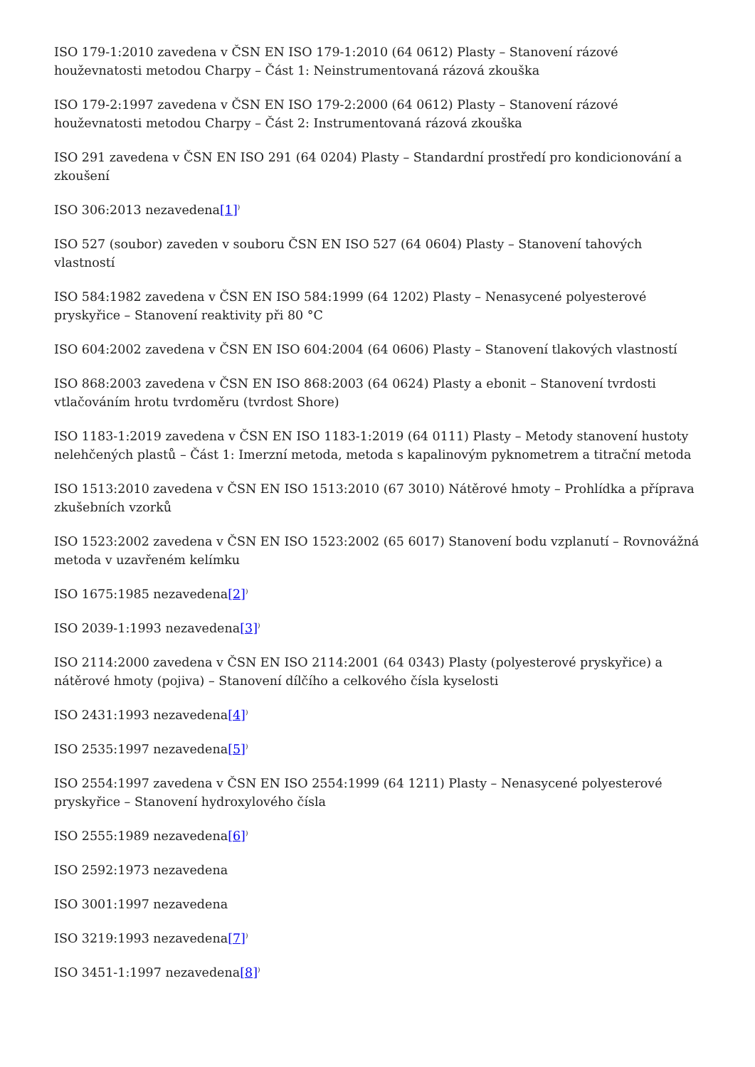ISO 179-1:2010 zavedena v ČSN EN ISO 179-1:2010 (64 0612) Plasty – Stanovení rázové houževnatosti metodou Charpy – Část 1: Neinstrumentovaná rázová zkouška
ISO 179-2:1997 zavedena v ČSN EN ISO 179-2:2000 (64 0612) Plasty – Stanovení rázové houževnatosti metodou Charpy – Část 2: Instrumentovaná rázová zkouška
ISO 291 zavedena v ČSN EN ISO 291 (64 0204) Plasty – Standardní prostředí pro kondicionování a zkoušení
ISO 306:2013 nezavedena[1]<sup>)</sup>
ISO 527 (soubor) zaveden v souboru ČSN EN ISO 527 (64 0604) Plasty – Stanovení tahových vlastností
ISO 584:1982 zavedena v ČSN EN ISO 584:1999 (64 1202) Plasty – Nenasycené polyesterové pryskyřice – Stanovení reaktivity při 80 °C
ISO 604:2002 zavedena v ČSN EN ISO 604:2004 (64 0606) Plasty – Stanovení tlakových vlastností
ISO 868:2003 zavedena v ČSN EN ISO 868:2003 (64 0624) Plasty a ebonit – Stanovení tvrdosti vtlačováním hrotu tvrdoměru (tvrdost Shore)
ISO 1183-1:2019 zavedena v ČSN EN ISO 1183-1:2019 (64 0111) Plasty – Metody stanovení hustoty nelehčených plastů – Část 1: Imerzní metoda, metoda s kapalinovým pyknometrem a titrační metoda
ISO 1513:2010 zavedena v ČSN EN ISO 1513:2010 (67 3010) Nátěrové hmoty – Prohlídka a příprava zkušebních vzorků
ISO 1523:2002 zavedena v ČSN EN ISO 1523:2002 (65 6017) Stanovení bodu vzplanutí – Rovnovážná metoda v uzavřeném kelímku
ISO 1675:1985 nezavedena[2]<sup>)</sup>
ISO 2039-1:1993 nezavedena[3]<sup>)</sup>
ISO 2114:2000 zavedena v ČSN EN ISO 2114:2001 (64 0343) Plasty (polyesterové pryskyřice) a nátěrové hmoty (pojiva) – Stanovení dílčího a celkového čísla kyselosti
ISO 2431:1993 nezavedena[4]<sup>)</sup>
ISO 2535:1997 nezavedena[5]<sup>)</sup>
ISO 2554:1997 zavedena v ČSN EN ISO 2554:1999 (64 1211) Plasty – Nenasycené polyesterové pryskyřice – Stanovení hydroxylového čísla
ISO 2555:1989 nezavedena[6]<sup>)</sup>
ISO 2592:1973 nezavedena
ISO 3001:1997 nezavedena
ISO 3219:1993 nezavedena[7]<sup>)</sup>
ISO 3451-1:1997 nezavedena[8]<sup>)</sup>